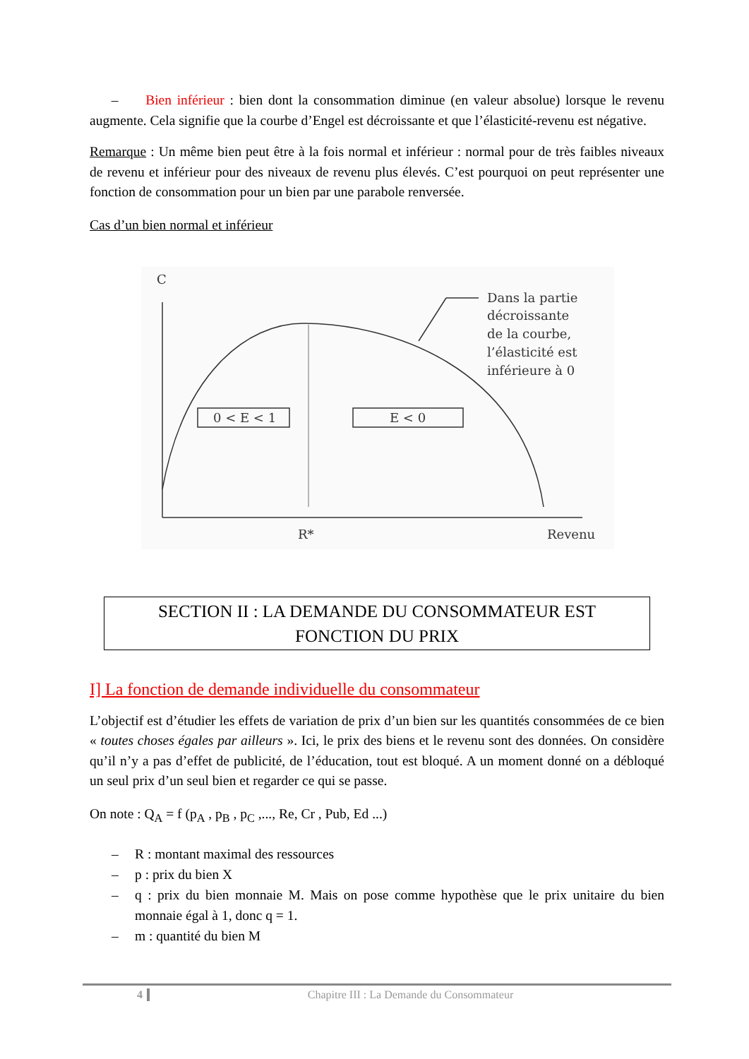– Bien inférieur : bien dont la consommation diminue (en valeur absolue) lorsque le revenu augmente. Cela signifie que la courbe d’Engel est décroissante et que l’élasticité-revenu est négative.
Remarque : Un même bien peut être à la fois normal et inférieur : normal pour de très faibles niveaux de revenu et inférieur pour des niveaux de revenu plus élevés. C’est pourquoi on peut représenter une fonction de consommation pour un bien par une parabole renversée.
Cas d’un bien normal et inférieur
C
Dans la partie
décroissante
de la courbe,
l’élasticité est
inférieure à 0
0 < E < 1
E < 0
R*
Revenu
SECTION II : LA DEMANDE DU CONSOMMATEUR EST
FONCTION DU PRIX
I] La fonction de demande individuelle du consommateur
L’objectif est d’étudier les effets de variation de prix d’un bien sur les quantités consommées de ce bien « toutes choses égales par ailleurs ». Ici, le prix des biens et le revenu sont des données. On considère qu’il n’y a pas d’effet de publicité, de l’éducation, tout est bloqué. A un moment donné on a débloqué un seul prix d’un seul bien et regarder ce qui se passe.
On note : Q<sub>A</sub> = f (p<sub>A</sub> , p<sub>B</sub> , p<sub>C</sub> ,..., Re, Cr , Pub, Ed ...)
– R : montant maximal des ressources
– p : prix du bien X
– q : prix du bien monnaie M. Mais on pose comme hypothèse que le prix unitaire du bien monnaie égal à 1, donc q = 1.
– m : quantité du bien M
4 Chapitre III : La Demande du Consommateur